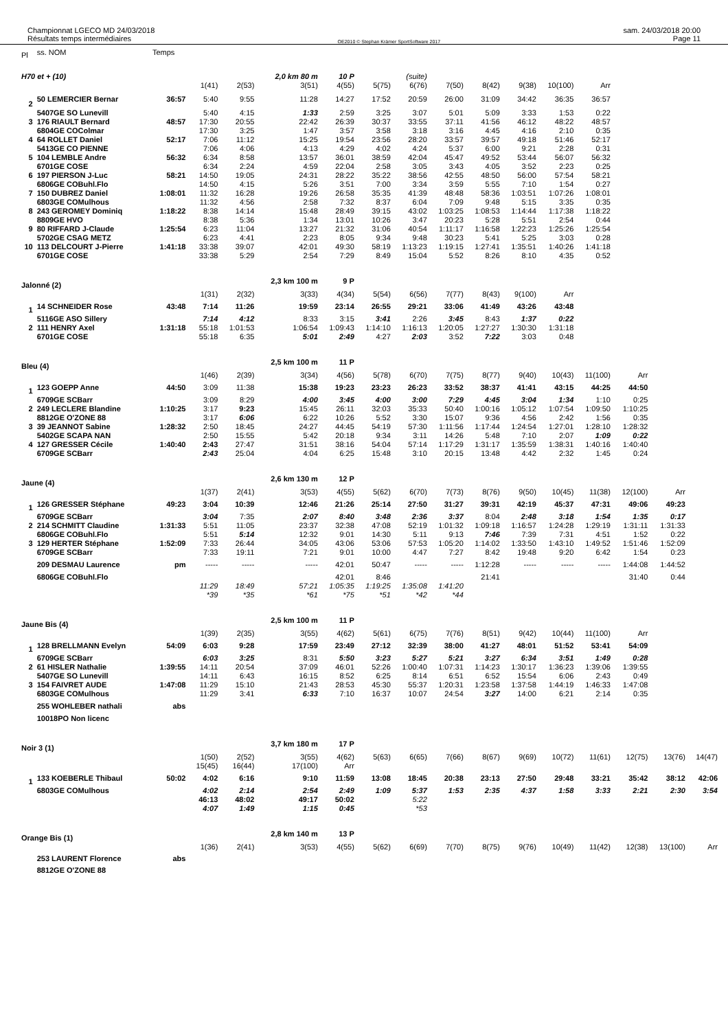Championnat LGECO MD 24/03/2018
Résultats temps intermédiaires
OE2010 © Stephan Krämer SportSoftware 2017
sam. 24/03/2018 20:00
Page 11
| Pl | ss. NOM | Temps | | | | | | | | | | | | | | |
| H70 et + (10) | | | | | 2,0 km 80 m | 10 P | | (suite) | | | | | | | | |
| | | | 1(41) | 2(53) | 3(51) | 4(55) | 5(75) | 6(76) | 7(50) | 8(42) | 9(38) | 10(100) | Arr | | | |
| 2 | 50 LEMERCIER Bernar | 36:57 | 5:40 | 9:55 | 11:28 | 14:27 | 17:52 | 20:59 | 26:00 | 31:09 | 34:42 | 36:35 | 36:57 | | | |
| | 5407GE SO Lunevill | | 5:40 | 4:15 | 1:33 | 2:59 | 3:25 | 3:07 | 5:01 | 5:09 | 3:33 | 1:53 | 0:22 | | | |
| 3 | 176 RIAULT Bernard | 48:57 | 17:30 | 20:55 | 22:42 | 26:39 | 30:37 | 33:55 | 37:11 | 41:56 | 46:12 | 48:22 | 48:57 | | | |
| | 6804GE COColmar | | 17:30 | 3:25 | 1:47 | 3:57 | 3:58 | 3:18 | 3:16 | 4:45 | 4:16 | 2:10 | 0:35 | | | |
| 4 | 64 ROLLET Daniel | 52:17 | 7:06 | 11:12 | 15:25 | 19:54 | 23:56 | 28:20 | 33:57 | 39:57 | 49:18 | 51:46 | 52:17 | | | |
| | 5413GE CO PIENNE | | 7:06 | 4:06 | 4:13 | 4:29 | 4:02 | 4:24 | 5:37 | 6:00 | 9:21 | 2:28 | 0:31 | | | |
| 5 | 104 LEMBLE Andre | 56:32 | 6:34 | 8:58 | 13:57 | 36:01 | 38:59 | 42:04 | 45:47 | 49:52 | 53:44 | 56:07 | 56:32 | | | |
| | 6701GE COSE | | 6:34 | 2:24 | 4:59 | 22:04 | 2:58 | 3:05 | 3:43 | 4:05 | 3:52 | 2:23 | 0:25 | | | |
| 6 | 197 PIERSON J-Luc | 58:21 | 14:50 | 19:05 | 24:31 | 28:22 | 35:22 | 38:56 | 42:55 | 48:50 | 56:00 | 57:54 | 58:21 | | | |
| | 6806GE COBuhl.Flo | | 14:50 | 4:15 | 5:26 | 3:51 | 7:00 | 3:34 | 3:59 | 5:55 | 7:10 | 1:54 | 0:27 | | | |
| 7 | 150 DUBREZ Daniel | 1:08:01 | 11:32 | 16:28 | 19:26 | 26:58 | 35:35 | 41:39 | 48:48 | 58:36 | 1:03:51 | 1:07:26 | 1:08:01 | | | |
| | 6803GE COMulhous | | 11:32 | 4:56 | 2:58 | 7:32 | 8:37 | 6:04 | 7:09 | 9:48 | 5:15 | 3:35 | 0:35 | | | |
| 8 | 243 GEROMEY Dominiq | 1:18:22 | 8:38 | 14:14 | 15:48 | 28:49 | 39:15 | 43:02 | 1:03:25 | 1:08:53 | 1:14:44 | 1:17:38 | 1:18:22 | | | |
| | 8809GE HVO | | 8:38 | 5:36 | 1:34 | 13:01 | 10:26 | 3:47 | 20:23 | 5:28 | 5:51 | 2:54 | 0:44 | | | |
| 9 | 80 RIFFARD J-Claude | 1:25:54 | 6:23 | 11:04 | 13:27 | 21:32 | 31:06 | 40:54 | 1:11:17 | 1:16:58 | 1:22:23 | 1:25:26 | 1:25:54 | | | |
| | 5702GE CSAG METZ | | 6:23 | 4:41 | 2:23 | 8:05 | 9:34 | 9:48 | 30:23 | 5:41 | 5:25 | 3:03 | 0:28 | | | |
| 10 | 113 DELCOURT J-Pierre | 1:41:18 | 33:38 | 39:07 | 42:01 | 49:30 | 58:19 | 1:13:23 | 1:19:15 | 1:27:41 | 1:35:51 | 1:40:26 | 1:41:18 | | | |
| | 6701GE COSE | | 33:38 | 5:29 | 2:54 | 7:29 | 8:49 | 15:04 | 5:52 | 8:26 | 8:10 | 4:35 | 0:52 | | | |
| Jalonné (2) | | | | | 2,3 km 100 m | 9 P | | | | | | | | | | |
| | | | 1(31) | 2(32) | 3(33) | 4(34) | 5(54) | 6(56) | 7(77) | 8(43) | 9(100) | Arr | | | | |
| 1 | 14 SCHNEIDER Rose | 43:48 | 7:14 | 11:26 | 19:59 | 23:14 | 26:55 | 29:21 | 33:06 | 41:49 | 43:26 | 43:48 | | | | |
| | 5116GE ASO Sillery | | 7:14 | 4:12 | 8:33 | 3:15 | 3:41 | 2:26 | 3:45 | 8:43 | 1:37 | 0:22 | | | | |
| 2 | 111 HENRY Axel | 1:31:18 | 55:18 | 1:01:53 | 1:06:54 | 1:09:43 | 1:14:10 | 1:16:13 | 1:20:05 | 1:27:27 | 1:30:30 | 1:31:18 | | | | |
| | 6701GE COSE | | 55:18 | 6:35 | 5:01 | 2:49 | 4:27 | 2:03 | 3:52 | 7:22 | 3:03 | 0:48 | | | | |
| Bleu (4) | | | | | 2,5 km 100 m | 11 P | | | | | | | | | | |
| | | | 1(46) | 2(39) | 3(34) | 4(56) | 5(78) | 6(70) | 7(75) | 8(77) | 9(40) | 10(43) | 11(100) | Arr | | |
| 1 | 123 GOEPP Anne | 44:50 | 3:09 | 11:38 | 15:38 | 19:23 | 23:23 | 26:23 | 33:52 | 38:37 | 41:41 | 43:15 | 44:25 | 44:50 | | |
| | 6709GE SCBarr | | 3:09 | 8:29 | 4:00 | 3:45 | 4:00 | 3:00 | 7:29 | 4:45 | 3:04 | 1:34 | 1:10 | 0:25 | | |
| 2 | 249 LECLERE Blandine | 1:10:25 | 3:17 | 9:23 | 15:45 | 26:11 | 32:03 | 35:33 | 50:40 | 1:00:16 | 1:05:12 | 1:07:54 | 1:09:50 | 1:10:25 | | |
| | 8812GE O'ZONE 88 | | 3:17 | 6:06 | 6:22 | 10:26 | 5:52 | 3:30 | 15:07 | 9:36 | 4:56 | 2:42 | 1:56 | 0:35 | | |
| 3 | 39 JEANNOT Sabine | 1:28:32 | 2:50 | 18:45 | 24:27 | 44:45 | 54:19 | 57:30 | 1:11:56 | 1:17:44 | 1:24:54 | 1:27:01 | 1:28:10 | 1:28:32 | | |
| | 5402GE SCAPA NAN | | 2:50 | 15:55 | 5:42 | 20:18 | 9:34 | 3:11 | 14:26 | 5:48 | 7:10 | 2:07 | 1:09 | 0:22 | | |
| 4 | 127 GRESSER Cécile | 1:40:40 | 2:43 | 27:47 | 31:51 | 38:16 | 54:04 | 57:14 | 1:17:29 | 1:31:17 | 1:35:59 | 1:38:31 | 1:40:16 | 1:40:40 | | |
| | 6709GE SCBarr | | 2:43 | 25:04 | 4:04 | 6:25 | 15:48 | 3:10 | 20:15 | 13:48 | 4:42 | 2:32 | 1:45 | 0:24 | | |
| Jaune (4) | | | | | 2,6 km 130 m | 12 P | | | | | | | | | | |
| | | | 1(37) | 2(41) | 3(53) | 4(55) | 5(62) | 6(70) | 7(73) | 8(76) | 9(50) | 10(45) | 11(38) | 12(100) | Arr | |
| 1 | 126 GRESSER Stéphane | 49:23 | 3:04 | 10:39 | 12:46 | 21:26 | 25:14 | 27:50 | 31:27 | 39:31 | 42:19 | 45:37 | 47:31 | 49:06 | 49:23 | |
| | 6709GE SCBarr | | 3:04 | 7:35 | 2:07 | 8:40 | 3:48 | 2:36 | 3:37 | 8:04 | 2:48 | 3:18 | 1:54 | 1:35 | 0:17 | |
| 2 | 214 SCHMITT Claudine | 1:31:33 | 5:51 | 11:05 | 23:37 | 32:38 | 47:08 | 52:19 | 1:01:32 | 1:09:18 | 1:16:57 | 1:24:28 | 1:29:19 | 1:31:11 | 1:31:33 | |
| | 6806GE COBuhl.Flo | | 5:51 | 5:14 | 12:32 | 9:01 | 14:30 | 5:11 | 9:13 | 7:46 | 7:39 | 7:31 | 4:51 | 1:52 | 0:22 | |
| 3 | 129 HERTER Stéphane | 1:52:09 | 7:33 | 26:44 | 34:05 | 43:06 | 53:06 | 57:53 | 1:05:20 | 1:14:02 | 1:33:50 | 1:43:10 | 1:49:52 | 1:51:46 | 1:52:09 | |
| | 6709GE SCBarr | | 7:33 | 19:11 | 7:21 | 9:01 | 10:00 | 4:47 | 7:27 | 8:42 | 19:48 | 9:20 | 6:42 | 1:54 | 0:23 | |
| | 209 DESMAU Laurence | pm | ----- | ----- | ----- | 42:01 | 50:47 | ----- | ----- | 1:12:28 | ----- | ----- | ----- | 1:44:08 | 1:44:52 | |
| | 6806GE COBuhl.Flo | | | | | 42:01 | 8:46 | | | 21:41 | | | | 31:40 | 0:44 | |
| | | | 11:29 | 18:49 | 57:21 | 1:05:35 | 1:19:25 | 1:35:08 | 1:41:20 | | | | | | | |
| | | | *39 | *35 | *61 | *75 | *51 | *42 | *44 | | | | | | | |
| Jaune Bis (4) | | | | | 2,5 km 100 m | 11 P | | | | | | | | | | |
| | | | 1(39) | 2(35) | 3(55) | 4(62) | 5(61) | 6(75) | 7(76) | 8(51) | 9(42) | 10(44) | 11(100) | Arr | | |
| 1 | 128 BRELLMANN Evelyn | 54:09 | 6:03 | 9:28 | 17:59 | 23:49 | 27:12 | 32:39 | 38:00 | 41:27 | 48:01 | 51:52 | 53:41 | 54:09 | | |
| | 6709GE SCBarr | | 6:03 | 3:25 | 8:31 | 5:50 | 3:23 | 5:27 | 5:21 | 3:27 | 6:34 | 3:51 | 1:49 | 0:28 | | |
| 2 | 61 HISLER Nathalie | 1:39:55 | 14:11 | 20:54 | 37:09 | 46:01 | 52:26 | 1:00:40 | 1:07:31 | 1:14:23 | 1:30:17 | 1:36:23 | 1:39:06 | 1:39:55 | | |
| | 5407GE SO Lunevill | | 14:11 | 6:43 | 16:15 | 8:52 | 6:25 | 8:14 | 6:51 | 6:52 | 15:54 | 6:06 | 2:43 | 0:49 | | |
| 3 | 154 FAIVRET AUDE | 1:47:08 | 11:29 | 15:10 | 21:43 | 28:53 | 45:30 | 55:37 | 1:20:31 | 1:23:58 | 1:37:58 | 1:44:19 | 1:46:33 | 1:47:08 | | |
| | 6803GE COMulhous | | 11:29 | 3:41 | 6:33 | 7:10 | 16:37 | 10:07 | 24:54 | 3:27 | 14:00 | 6:21 | 2:14 | 0:35 | | |
| | 255 WOHLEBER nathali | abs | | | | | | | | | | | | | | |
| | 10018PO Non licenc | | | | | | | | | | | | | | | |
| Noir 3 (1) | | | | | 3,7 km 180 m | 17 P | | | | | | | | | | |
| | | | 1(50) | 2(52) | 3(55) | 4(62) | 5(63) | 6(65) | 7(66) | 8(67) | 9(69) | 10(72) | 11(61) | 12(75) | 13(76) | 14(47) |
| | | | 15(45) | 16(44) | 17(100) | Arr | | | | | | | | | | |
| 1 | 133 KOEBERLE Thibaul | 50:02 | 4:02 | 6:16 | 9:10 | 11:59 | 13:08 | 18:45 | 20:38 | 23:13 | 27:50 | 29:48 | 33:21 | 35:42 | 38:12 | 42:06 |
| | 6803GE COMulhous | | 4:02 | 2:14 | 2:54 | 2:49 | 1:09 | 5:37 | 1:53 | 2:35 | 4:37 | 1:58 | 3:33 | 2:21 | 2:30 | 3:54 |
| | | | 46:13 | 48:02 | 49:17 | 50:02 | | 5:22 | | | | | | | | |
| | | | 4:07 | 1:49 | 1:15 | 0:45 | | *53 | | | | | | | | |
| Orange Bis (1) | | | | | 2,8 km 140 m | 13 P | | | | | | | | | | |
| | | | 1(36) | 2(41) | 3(53) | 4(55) | 5(62) | 6(69) | 7(70) | 8(75) | 9(76) | 10(49) | 11(42) | 12(38) | 13(100) | Arr |
| | 253 LAURENT Florence | abs | | | | | | | | | | | | | | |
| | 8812GE O'ZONE 88 | | | | | | | | | | | | | | | |